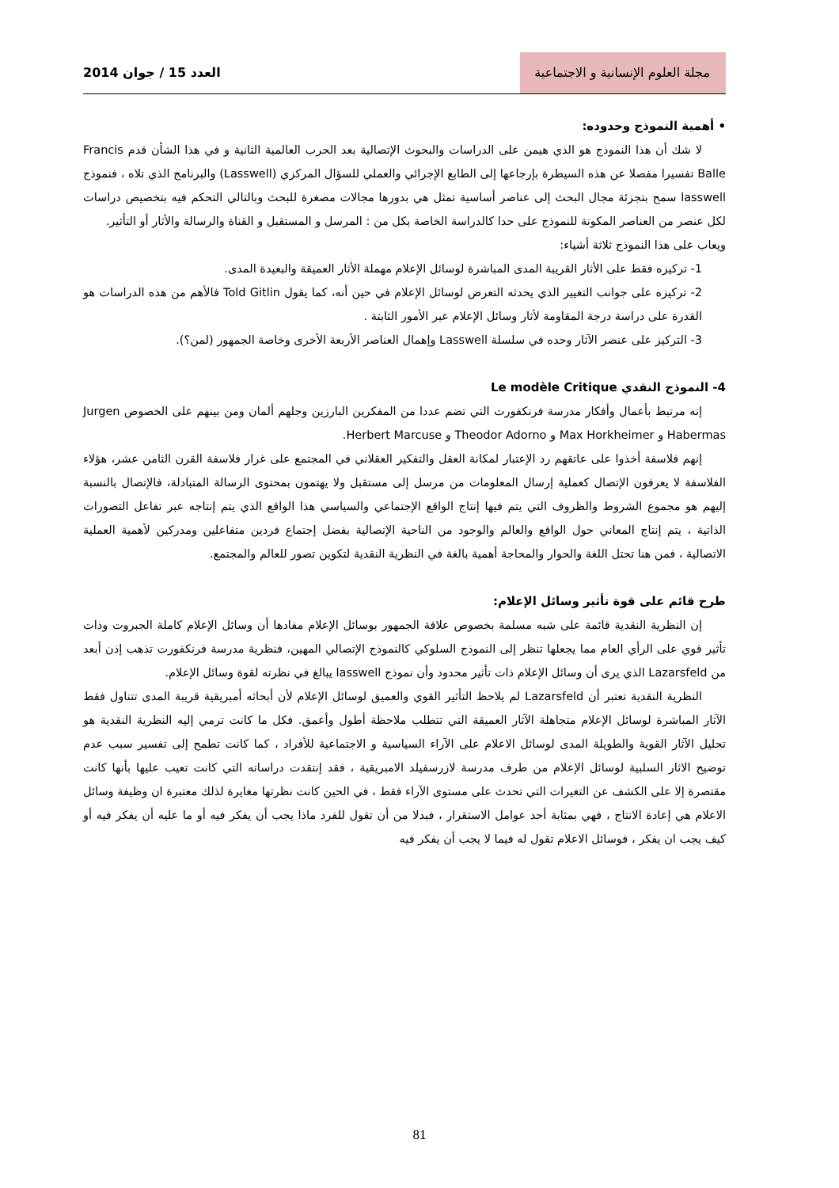مجلة العلوم الإنسانية و الاجتماعية
العدد 15 / جوان 2014
• أهمية النموذج وحدوده:
لا شك أن هذا النموذج هو الذي هيمن على الدراسات والبحوث الإتصالية بعد الحرب العالمية الثانية و في هذا الشأن قدم Francis Balle تفسيرا مفصلا عن هذه السيطرة بإرجاعها إلى الطابع الإجرائي والعملي للسؤال المركزي (Lasswell) والبرنامج الذي تلاه ، فنموذج lasswell سمح بتجزئة مجال البحث إلى عناصر أساسية تمثل هي بدورها مجالات مصغرة للبحث وبالتالي التحكم فيه بتخصيص دراسات لكل عنصر من العناصر المكونة للنموذج على حدا كالدراسة الخاصة بكل من : المرسل و المستقبل و القناة والرسالة والأثار أو التأثير.
ويعاب على هذا النموذج ثلاثة أشياء:
1- تركيزه فقط على الأثار القريبة المدى المباشرة لوسائل الإعلام مهملة الأثار العميقة والبعيدة المدى.
2- تركيزه على جوانب التغيير الذي يحدثه التعرض لوسائل الإعلام في حين أنه، كما يقول Told Gitlin فالأهم من هذه الدراسات هو القدرة على دراسة درجة المقاومة لأثار وسائل الإعلام عبر الأمور الثابتة .
3- التركيز على عنصر الآثار وحده في سلسلة Lasswell وإهمال العناصر الأربعة الأخرى وخاصة الجمهور (لمن؟).
4- النموذج النقدي Le modèle Critique
إنه مرتبط بأعمال وأفكار مدرسة فرنكفورت التي تضم عددا من المفكرين البارزين وجلهم ألمان ومن بينهم على الخصوص Jurgen Habermas و Max Horkheimer و Theodor Adorno و Herbert Marcuse.
إنهم فلاسفة أخذوا على عاتقهم رد الإعتبار لمكانة العقل والتفكير العقلاني في المجتمع على غرار فلاسفة القرن الثامن عشر، هؤلاء الفلاسفة لا يعرفون الإتصال كعملية إرسال المعلومات من مرسل إلى مستقبل ولا يهتمون بمحتوى الرسالة المتبادلة، فالإتصال بالنسبة إليهم هو مجموع الشروط والظروف التي يتم فيها إنتاج الواقع الإجتماعي والسياسي هذا الواقع الذي يتم إنتاجه عبر تفاعل التصورات الذاتية ، يتم إنتاج المعاني حول الواقع والعالم والوجود من الناحية الإتصالية بفضل إجتماع فردين متفاعلين ومدركين لأهمية العملية الاتصالية ، فمن هنا تحتل اللغة والحوار والمحاجة أهمية بالغة في النظرية النقدية لتكوين تصور للعالم والمجتمع.
طرح قائم على قوة تأثير وسائل الإعلام:
إن النظرية النقدية قائمة على شبه مسلمة بخصوص علاقة الجمهور بوسائل الإعلام مفادها أن وسائل الإعلام كاملة الجبروت وذات تأثير قوي على الرأي العام مما يجعلها تنظر إلى النموذج السلوكي كالنموذج الإتصالي المهين، فنظرية مدرسة فرنكفورت تذهب إذن أبعد من Lazarsfeld الذي يرى أن وسائل الإعلام ذات تأثير محدود وأن نموذج lasswell يبالغ في نظرته لقوة وسائل الإعلام.
النظرية النقدية تعتبر أن Lazarsfeld لم يلاحظ التأثير القوي والعميق لوسائل الإعلام لأن أبحاثه أمبريقية قريبة المدى تتناول فقط الآثار المباشرة لوسائل الإعلام متجاهلة الآثار العميقة التي تتطلب ملاحظة أطول وأعمق. فكل ما كانت ترمي إليه النظرية النقدية هو تحليل الآثار القوية والطويلة المدى لوسائل الاعلام على الآراء السياسية و الاجتماعية للأفراد ، كما كانت تطمح إلى تفسير سبب عدم توضيح الاثار السلبية لوسائل الإعلام من طرف مدرسة لازرسفيلد الامبريقية ، فقد إنتقدت دراساته التي كانت تعيب عليها بأنها كانت مقتصرة إلا على الكشف عن التغيرات التي تحدث على مستوى الآراء فقط ، في الحين كانت نظرتها مغايرة لذلك معتبرة ان وظيفة وسائل الاعلام هي إعادة الانتاج ، فهي بمثابة أحد عوامل الاستقرار ، فبدلا من أن تقول للفرد ماذا يجب أن يفكر فيه أو ما عليه أن يفكر فيه أو كيف يجب ان يفكر ، فوسائل الاعلام تقول له فيما لا يجب أن يفكر فيه
81